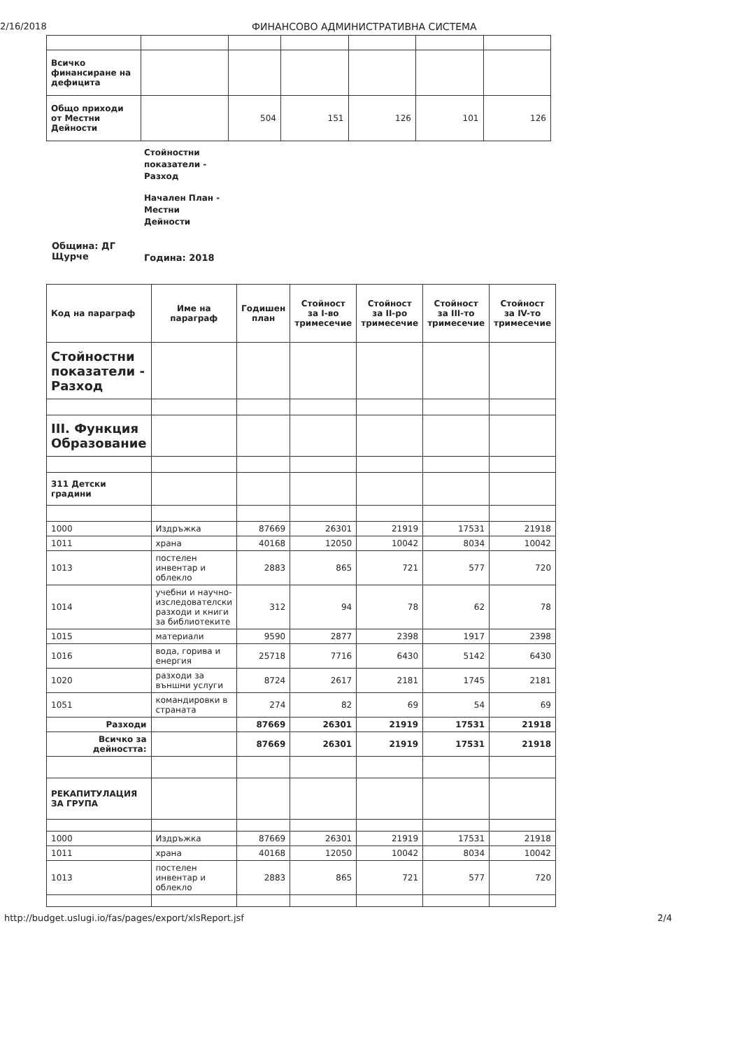2/16/2018 ФИНАНСОВО АДМИНИСТРАТИВНА СИСТЕМА
| Всичко финансиране на дефицита | | | | | | |
| Общо приходи от Местни Дейности | | 504 | 151 | 126 | 101 | 126 |
Стойностни
показатели -
Разход
Начален План -
Местни
Дейности
Община: ДГ
Щурче
Година: 2018
| Код на параграф | Име на параграф | Годишен план | Стойност за I-во тримесечие | Стойност за II-ро тримесечие | Стойност за III-то тримесечие | Стойност за IV-то тримесечие |
| --- | --- | --- | --- | --- | --- | --- |
| Стойностни показатели - Разход | | | | | | |
| III. Функция Образование | | | | | | |
| 311 Детски градини | | | | | | |
| 1000 | Издръжка | 87669 | 26301 | 21919 | 17531 | 21918 |
| 1011 | храна | 40168 | 12050 | 10042 | 8034 | 10042 |
| 1013 | постелен инвентар и облекло | 2883 | 865 | 721 | 577 | 720 |
| 1014 | учебни и научно-изследователски разходи и книги за библиотеките | 312 | 94 | 78 | 62 | 78 |
| 1015 | материали | 9590 | 2877 | 2398 | 1917 | 2398 |
| 1016 | вода, горива и енергия | 25718 | 7716 | 6430 | 5142 | 6430 |
| 1020 | разходи за външни услуги | 8724 | 2617 | 2181 | 1745 | 2181 |
| 1051 | командировки в страната | 274 | 82 | 69 | 54 | 69 |
| Разходи | | 87669 | 26301 | 21919 | 17531 | 21918 |
| Всичко за дейността: | | 87669 | 26301 | 21919 | 17531 | 21918 |
| РЕКАПИТУЛАЦИЯ ЗА ГРУПА | | | | | | |
| 1000 | Издръжка | 87669 | 26301 | 21919 | 17531 | 21918 |
| 1011 | храна | 40168 | 12050 | 10042 | 8034 | 10042 |
| 1013 | постелен инвентар и облекло | 2883 | 865 | 721 | 577 | 720 |
http://budget.uslugi.io/fas/pages/export/xlsReport.jsf 2/4